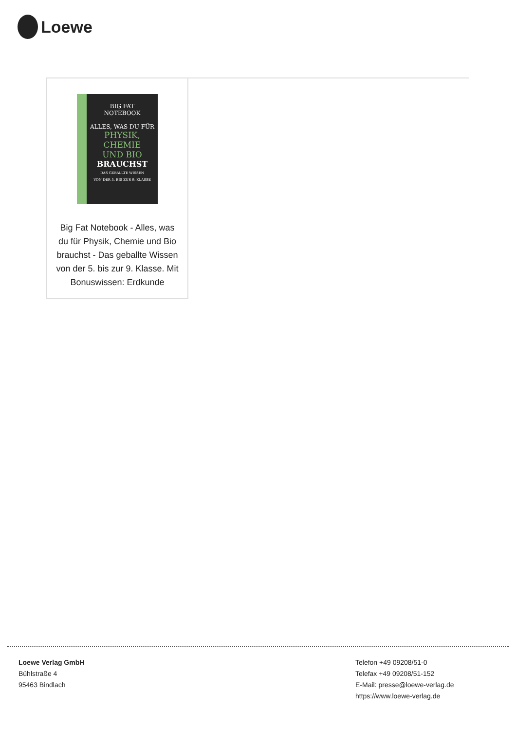Loewe
BIG FAT
NOTEBOOK
ALLES, WAS DU FÜR
PHYSIK, CHEMIE
UND BIO
BRAUCHST
DAS GEBALLTE WISSEN
VON DER 5. BIS ZUR 9. KLASSE
Big Fat Notebook - Alles, was du für Physik, Chemie und Bio brauchst - Das geballte Wissen von der 5. bis zur 9. Klasse. Mit Bonuswissen: Erdkunde
Loewe Verlag GmbH
Bühlstraße 4
95463 Bindlach
Telefon +49 09208/51-0
Telefax +49 09208/51-152
E-Mail: presse@loewe-verlag.de
https://www.loewe-verlag.de